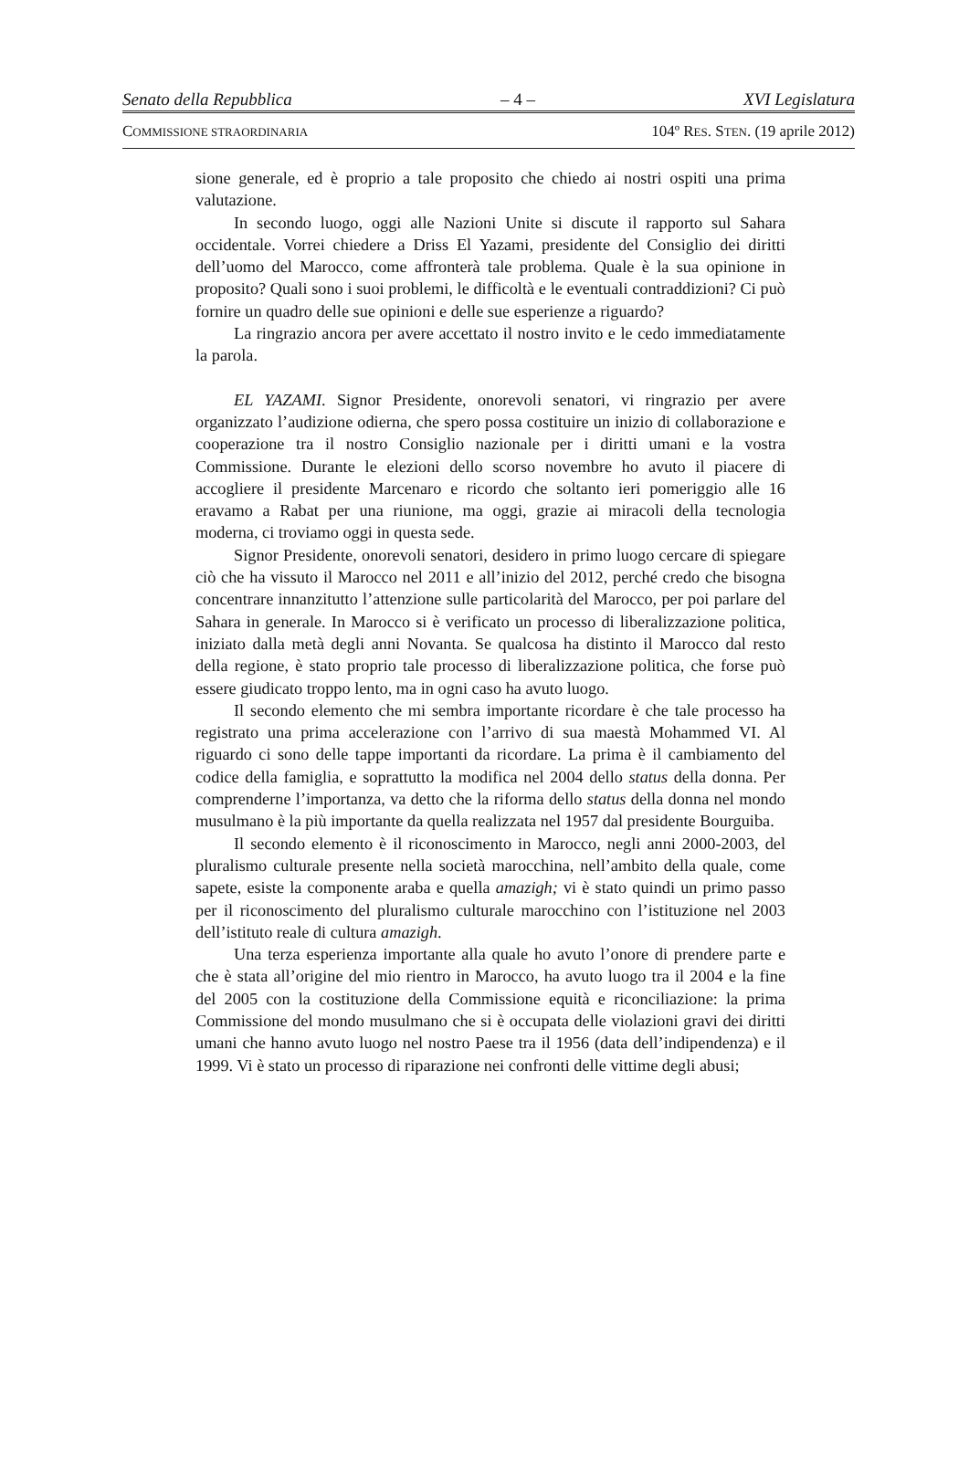Senato della Repubblica – 4 – XVI Legislatura
COMMISSIONE STRAORDINARIA 104º RES. STEN. (19 aprile 2012)
sione generale, ed è proprio a tale proposito che chiedo ai nostri ospiti una prima valutazione.
In secondo luogo, oggi alle Nazioni Unite si discute il rapporto sul Sahara occidentale. Vorrei chiedere a Driss El Yazami, presidente del Consiglio dei diritti dell’uomo del Marocco, come affronterà tale problema. Quale è la sua opinione in proposito? Quali sono i suoi problemi, le difficoltà e le eventuali contraddizioni? Ci può fornire un quadro delle sue opinioni e delle sue esperienze a riguardo?
La ringrazio ancora per avere accettato il nostro invito e le cedo immediatamente la parola.
EL YAZAMI. Signor Presidente, onorevoli senatori, vi ringrazio per avere organizzato l’audizione odierna, che spero possa costituire un inizio di collaborazione e cooperazione tra il nostro Consiglio nazionale per i diritti umani e la vostra Commissione. Durante le elezioni dello scorso novembre ho avuto il piacere di accogliere il presidente Marcenaro e ricordo che soltanto ieri pomeriggio alle 16 eravamo a Rabat per una riunione, ma oggi, grazie ai miracoli della tecnologia moderna, ci troviamo oggi in questa sede.
Signor Presidente, onorevoli senatori, desidero in primo luogo cercare di spiegare ciò che ha vissuto il Marocco nel 2011 e all’inizio del 2012, perché credo che bisogna concentrare innanzitutto l’attenzione sulle particolarità del Marocco, per poi parlare del Sahara in generale. In Marocco si è verificato un processo di liberalizzazione politica, iniziato dalla metà degli anni Novanta. Se qualcosa ha distinto il Marocco dal resto della regione, è stato proprio tale processo di liberalizzazione politica, che forse può essere giudicato troppo lento, ma in ogni caso ha avuto luogo.
Il secondo elemento che mi sembra importante ricordare è che tale processo ha registrato una prima accelerazione con l’arrivo di sua maestà Mohammed VI. Al riguardo ci sono delle tappe importanti da ricordare. La prima è il cambiamento del codice della famiglia, e soprattutto la modifica nel 2004 dello status della donna. Per comprenderne l’importanza, va detto che la riforma dello status della donna nel mondo musulmano è la più importante da quella realizzata nel 1957 dal presidente Bourguiba.
Il secondo elemento è il riconoscimento in Marocco, negli anni 2000-2003, del pluralismo culturale presente nella società marocchina, nell’ambito della quale, come sapete, esiste la componente araba e quella amazigh; vi è stato quindi un primo passo per il riconoscimento del pluralismo culturale marocchino con l’istituzione nel 2003 dell’istituto reale di cultura amazigh.
Una terza esperienza importante alla quale ho avuto l’onore di prendere parte e che è stata all’origine del mio rientro in Marocco, ha avuto luogo tra il 2004 e la fine del 2005 con la costituzione della Commissione equità e riconciliazione: la prima Commissione del mondo musulmano che si è occupata delle violazioni gravi dei diritti umani che hanno avuto luogo nel nostro Paese tra il 1956 (data dell’indipendenza) e il 1999. Vi è stato un processo di riparazione nei confronti delle vittime degli abusi;